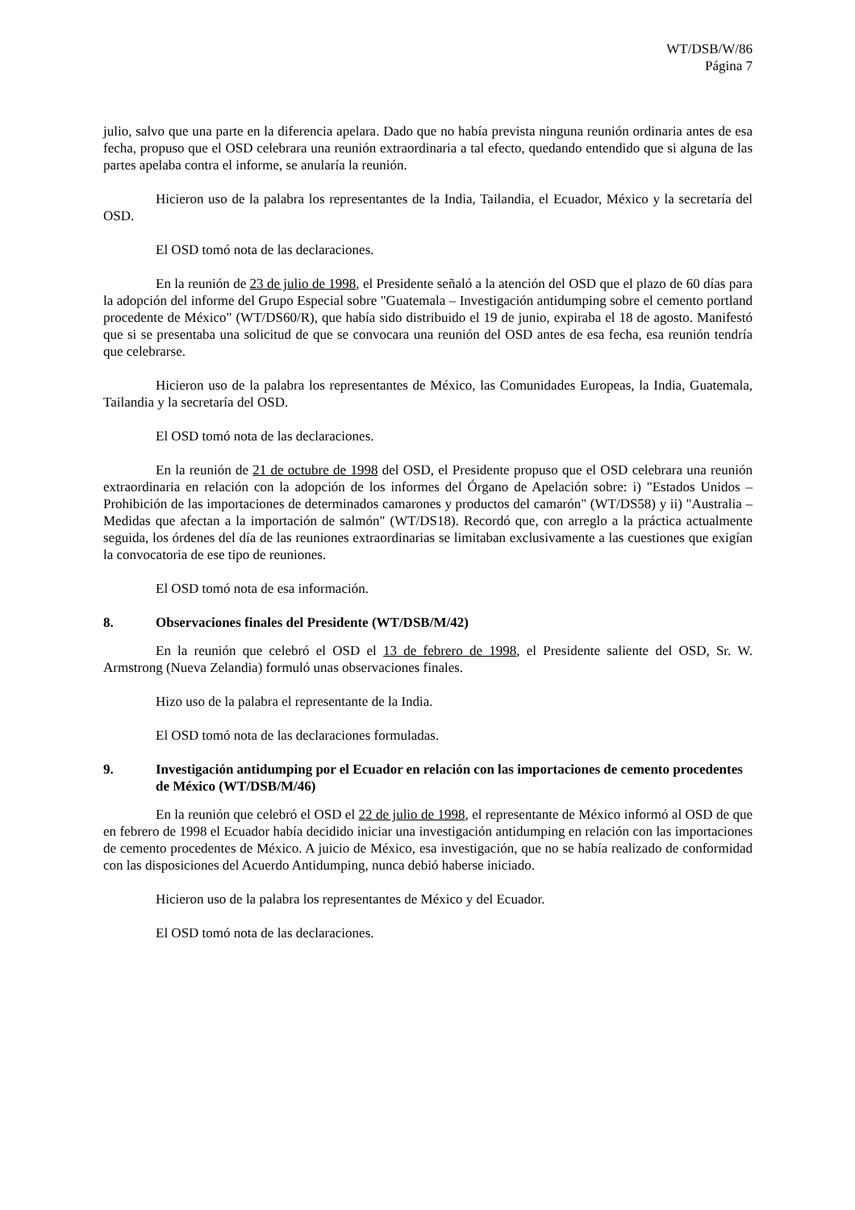WT/DSB/W/86
Página 7
julio, salvo que una parte en la diferencia apelara. Dado que no había prevista ninguna reunión ordinaria antes de esa fecha, propuso que el OSD celebrara una reunión extraordinaria a tal efecto, quedando entendido que si alguna de las partes apelaba contra el informe, se anularía la reunión.
Hicieron uso de la palabra los representantes de la India, Tailandia, el Ecuador, México y la secretaría del OSD.
El OSD tomó nota de las declaraciones.
En la reunión de 23 de julio de 1998, el Presidente señaló a la atención del OSD que el plazo de 60 días para la adopción del informe del Grupo Especial sobre "Guatemala – Investigación antidumping sobre el cemento portland procedente de México" (WT/DS60/R), que había sido distribuido el 19 de junio, expiraba el 18 de agosto. Manifestó que si se presentaba una solicitud de que se convocara una reunión del OSD antes de esa fecha, esa reunión tendría que celebrarse.
Hicieron uso de la palabra los representantes de México, las Comunidades Europeas, la India, Guatemala, Tailandia y la secretaría del OSD.
El OSD tomó nota de las declaraciones.
En la reunión de 21 de octubre de 1998 del OSD, el Presidente propuso que el OSD celebrara una reunión extraordinaria en relación con la adopción de los informes del Órgano de Apelación sobre: i) "Estados Unidos – Prohibición de las importaciones de determinados camarones y productos del camarón" (WT/DS58) y ii) "Australia – Medidas que afectan a la importación de salmón" (WT/DS18). Recordó que, con arreglo a la práctica actualmente seguida, los órdenes del día de las reuniones extraordinarias se limitaban exclusivamente a las cuestiones que exigían la convocatoria de ese tipo de reuniones.
El OSD tomó nota de esa información.
8. Observaciones finales del Presidente (WT/DSB/M/42)
En la reunión que celebró el OSD el 13 de febrero de 1998, el Presidente saliente del OSD, Sr. W. Armstrong (Nueva Zelandia) formuló unas observaciones finales.
Hizo uso de la palabra el representante de la India.
El OSD tomó nota de las declaraciones formuladas.
9. Investigación antidumping por el Ecuador en relación con las importaciones de cemento procedentes de México (WT/DSB/M/46)
En la reunión que celebró el OSD el 22 de julio de 1998, el representante de México informó al OSD de que en febrero de 1998 el Ecuador había decidido iniciar una investigación antidumping en relación con las importaciones de cemento procedentes de México. A juicio de México, esa investigación, que no se había realizado de conformidad con las disposiciones del Acuerdo Antidumping, nunca debió haberse iniciado.
Hicieron uso de la palabra los representantes de México y del Ecuador.
El OSD tomó nota de las declaraciones.